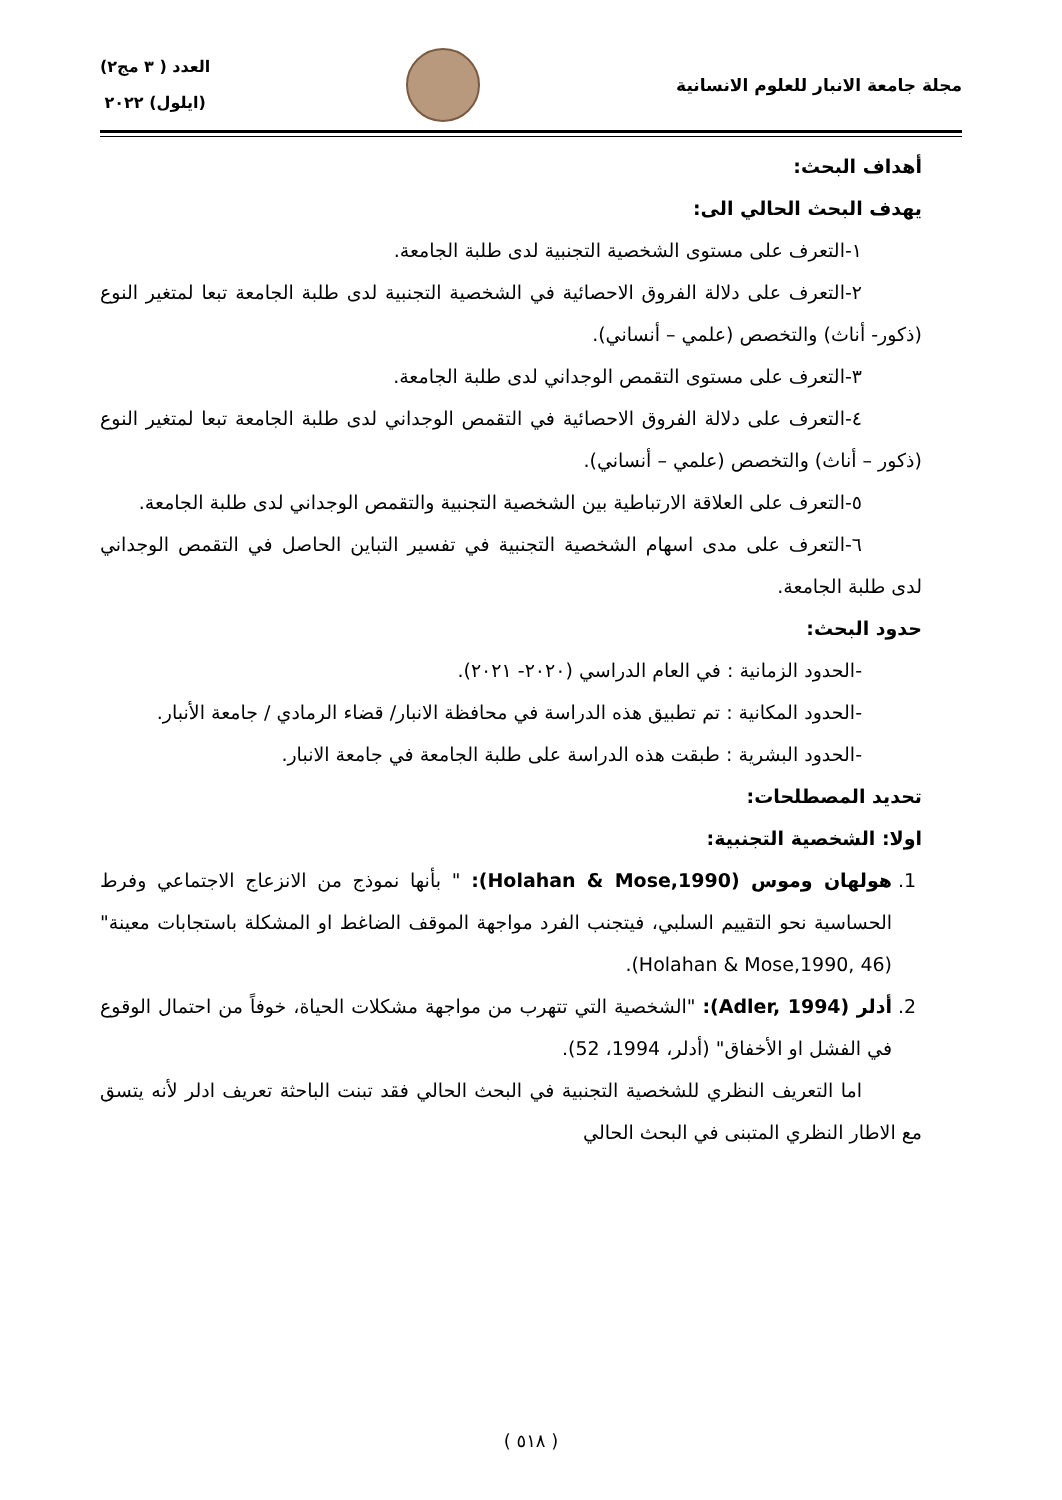مجلة جامعة الانبار للعلوم الانسانية
العدد ( ٣ مج٢)
(ايلول) ٢٠٢٢
أهداف البحث:
يهدف البحث الحالي الى:
١-التعرف على مستوى الشخصية التجنبية لدى طلبة الجامعة.
٢-التعرف على دلالة الفروق الاحصائية في الشخصية التجنبية لدى طلبة الجامعة تبعا لمتغير النوع (ذكور- أناث) والتخصص (علمي – أنساني).
٣-التعرف على مستوى التقمص الوجداني لدى طلبة الجامعة.
٤-التعرف على دلالة الفروق الاحصائية في التقمص الوجداني لدى طلبة الجامعة تبعا لمتغير النوع (ذكور – أناث) والتخصص (علمي – أنساني).
٥-التعرف على العلاقة الارتباطية بين الشخصية التجنبية والتقمص الوجداني لدى طلبة الجامعة.
٦-التعرف على مدى اسهام الشخصية التجنبية في تفسير التباين الحاصل في التقمص الوجداني لدى طلبة الجامعة.
حدود البحث:
-الحدود الزمانية : في العام الدراسي (٢٠٢٠- ٢٠٢١).
-الحدود المكانية : تم تطبيق هذه الدراسة في محافظة الانبار/ قضاء الرمادي / جامعة الأنبار.
-الحدود البشرية : طبقت هذه الدراسة على طلبة الجامعة في جامعة الانبار.
تحديد المصطلحات:
اولا: الشخصية التجنبية:
1. هولهان وموس (Holahan & Mose,1990): " بأنها نموذج من الانزعاج الاجتماعي وفرط الحساسية نحو التقييم السلبي، فيتجنب الفرد مواجهة الموقف الضاغط او المشكلة باستجابات معينة" (Holahan & Mose,1990, 46).
2. أدلر (Adler, 1994): "الشخصية التي تتهرب من مواجهة مشكلات الحياة، خوفاً من احتمال الوقوع في الفشل او الأخفاق" (أدلر، 1994، 52).
اما التعريف النظري للشخصية التجنبية في البحث الحالي فقد تبنت الباحثة تعريف ادلر لأنه يتسق مع الاطار النظري المتبنى في البحث الحالي
( ٥١٨ )